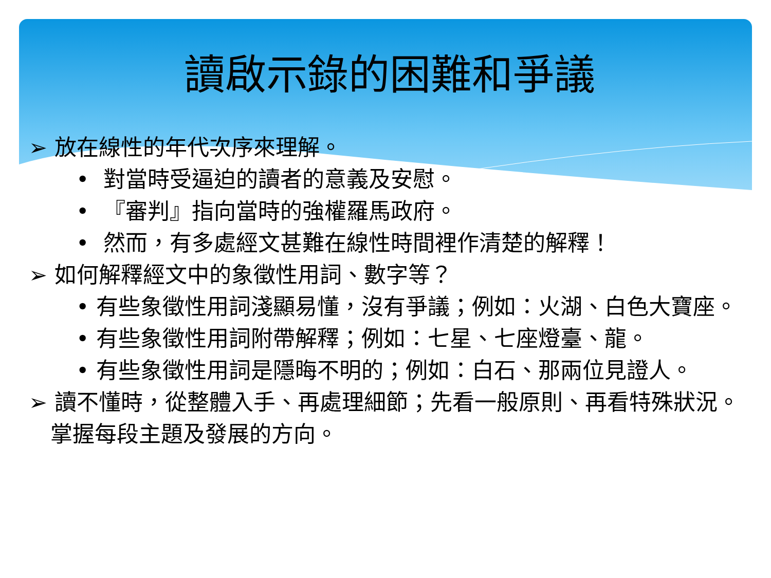讀啟示錄的困難和爭議
➢ 放在線性的年代次序來理解。
• 對當時受逼迫的讀者的意義及安慰。
• 『審判』指向當時的強權羅馬政府。
• 然而，有多處經文甚難在線性時間裡作清楚的解釋！
➢ 如何解釋經文中的象徵性用詞、數字等？
• 有些象徵性用詞淺顯易懂，沒有爭議；例如：火湖、白色大寶座。
• 有些象徵性用詞附帶解釋；例如：七星、七座燈臺、龍。
• 有些象徵性用詞是隱晦不明的；例如：白石、那兩位見證人。
➢ 讀不懂時，從整體入手、再處理細節；先看一般原則、再看特殊狀況。掌握每段主題及發展的方向。